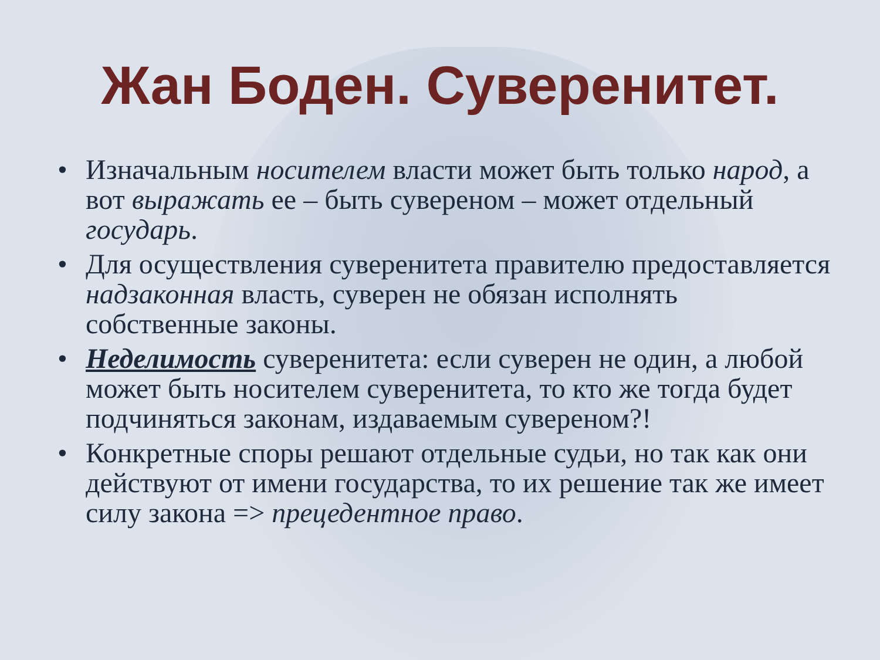Жан Боден. Суверенитет.
• Изначальным носителем власти может быть только народ, а вот выражать ее – быть сувереном – может отдельный государь.
• Для осуществления суверенитета правителю предоставляется надзаконная власть, суверен не обязан исполнять собственные законы.
• Неделимость суверенитета: если суверен не один, а любой может быть носителем суверенитета, то кто же тогда будет подчиняться законам, издаваемым сувереном?!
• Конкретные споры решают отдельные судьи, но так как они действуют от имени государства, то их решение так же имеет силу закона => прецедентное право.